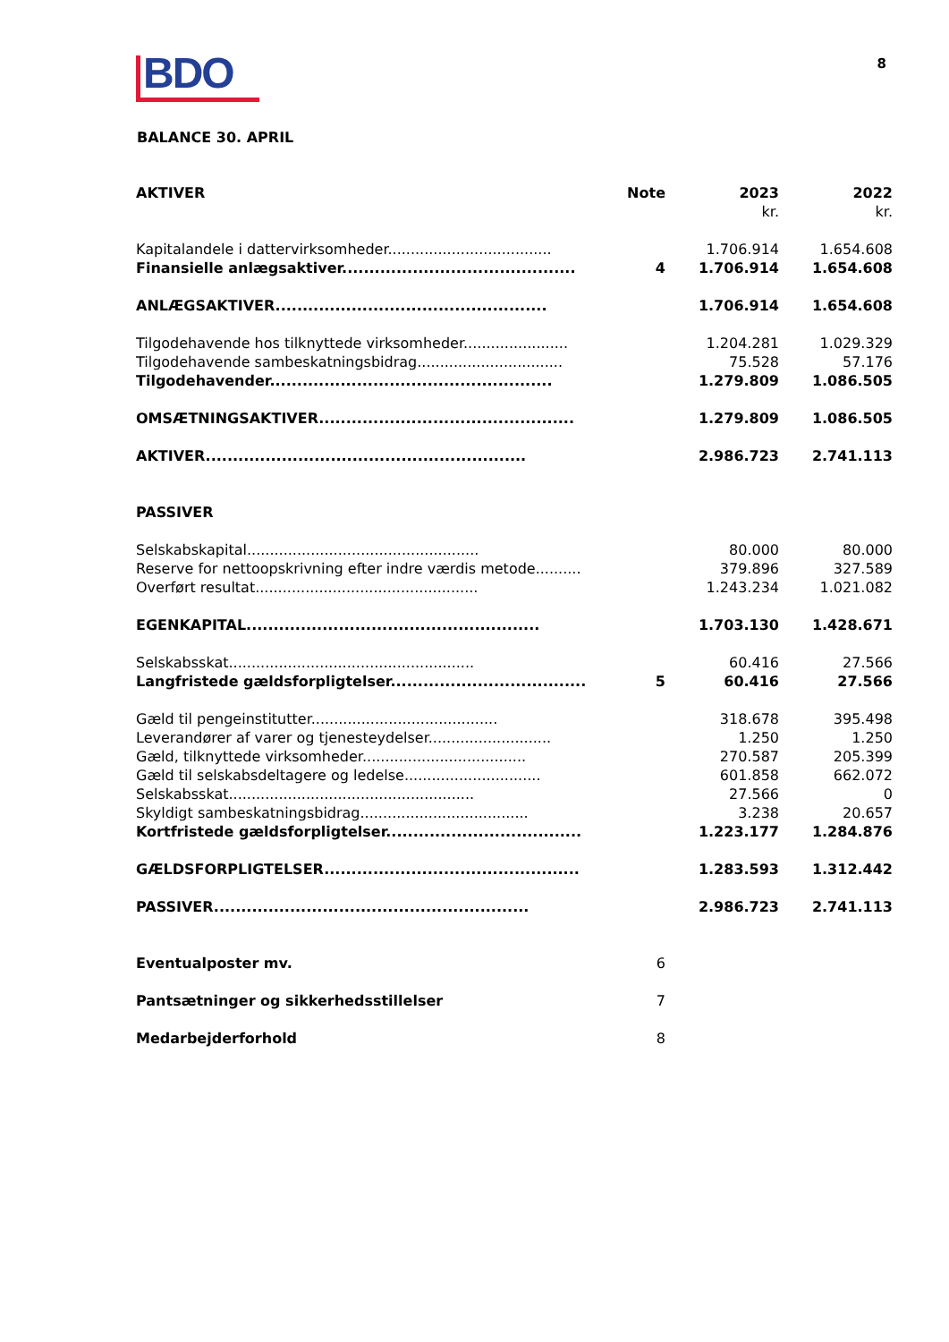BDO 8
BALANCE 30. APRIL
| AKTIVER | Note | 2023 | 2022 |
| --- | --- | --- | --- |
| | | kr. | kr. |
| Kapitalandele i dattervirksomheder.................................... | | 1.706.914 | 1.654.608 |
| Finansielle anlægsaktiver........................................... | 4 | 1.706.914 | 1.654.608 |
| ANLÆGSAKTIVER.................................................. | | 1.706.914 | 1.654.608 |
| Tilgodehavende hos tilknyttede virksomheder....................... | | 1.204.281 | 1.029.329 |
| Tilgodehavende sambeskatningsbidrag................................ | | 75.528 | 57.176 |
| Tilgodehavender.................................................... | | 1.279.809 | 1.086.505 |
| OMSÆTNINGSAKTIVER............................................... | | 1.279.809 | 1.086.505 |
| AKTIVER........................................................... | | 2.986.723 | 2.741.113 |
| PASSIVER | | | |
| Selskabskapital................................................... | | 80.000 | 80.000 |
| Reserve for nettoopskrivning efter indre værdis metode.......... | | 379.896 | 327.589 |
| Overført resultat................................................. | | 1.243.234 | 1.021.082 |
| EGENKAPITAL...................................................... | | 1.703.130 | 1.428.671 |
| Selskabsskat...................................................... | | 60.416 | 27.566 |
| Langfristede gældsforpligtelser.................................... | 5 | 60.416 | 27.566 |
| Gæld til pengeinstitutter......................................... | | 318.678 | 395.498 |
| Leverandører af varer og tjenesteydelser........................... | | 1.250 | 1.250 |
| Gæld, tilknyttede virksomheder.................................... | | 270.587 | 205.399 |
| Gæld til selskabsdeltagere og ledelse.............................. | | 601.858 | 662.072 |
| Selskabsskat...................................................... | | 27.566 | 0 |
| Skyldigt sambeskatningsbidrag..................................... | | 3.238 | 20.657 |
| Kortfristede gældsforpligtelser.................................... | | 1.223.177 | 1.284.876 |
| GÆLDSFORPLIGTELSER............................................... | | 1.283.593 | 1.312.442 |
| PASSIVER.......................................................... | | 2.986.723 | 2.741.113 |
| Eventualposter mv. | 6 | | |
| Pantsætninger og sikkerhedsstillelser | 7 | | |
| Medarbejderforhold | 8 | | |